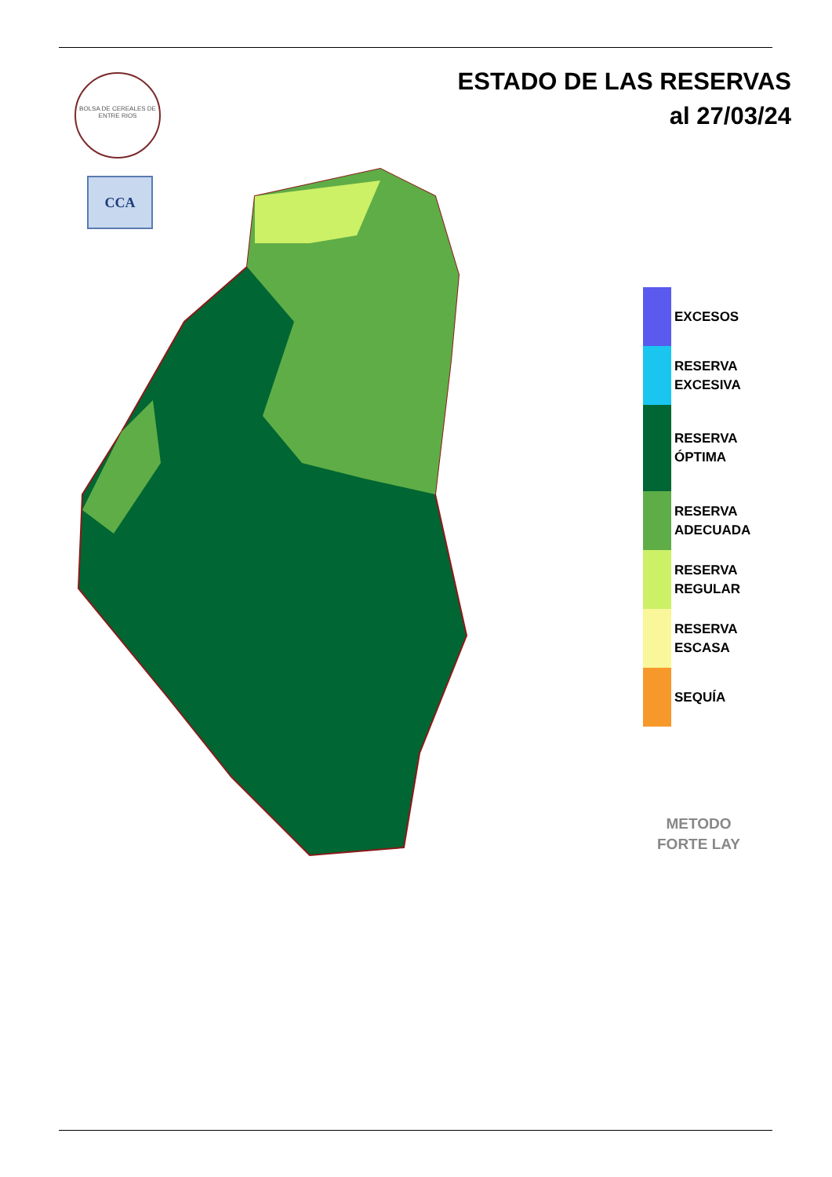BOLSA DE CEREALES DE ENTRE RIOS
CCA
ESTADO DE LAS RESERVAS
al 27/03/24
EXCESOS
RESERVA
EXCESIVA
RESERVA
ÓPTIMA
RESERVA
ADECUADA
RESERVA
REGULAR
RESERVA
ESCASA
SEQUÍA
METODO
FORTE LAY